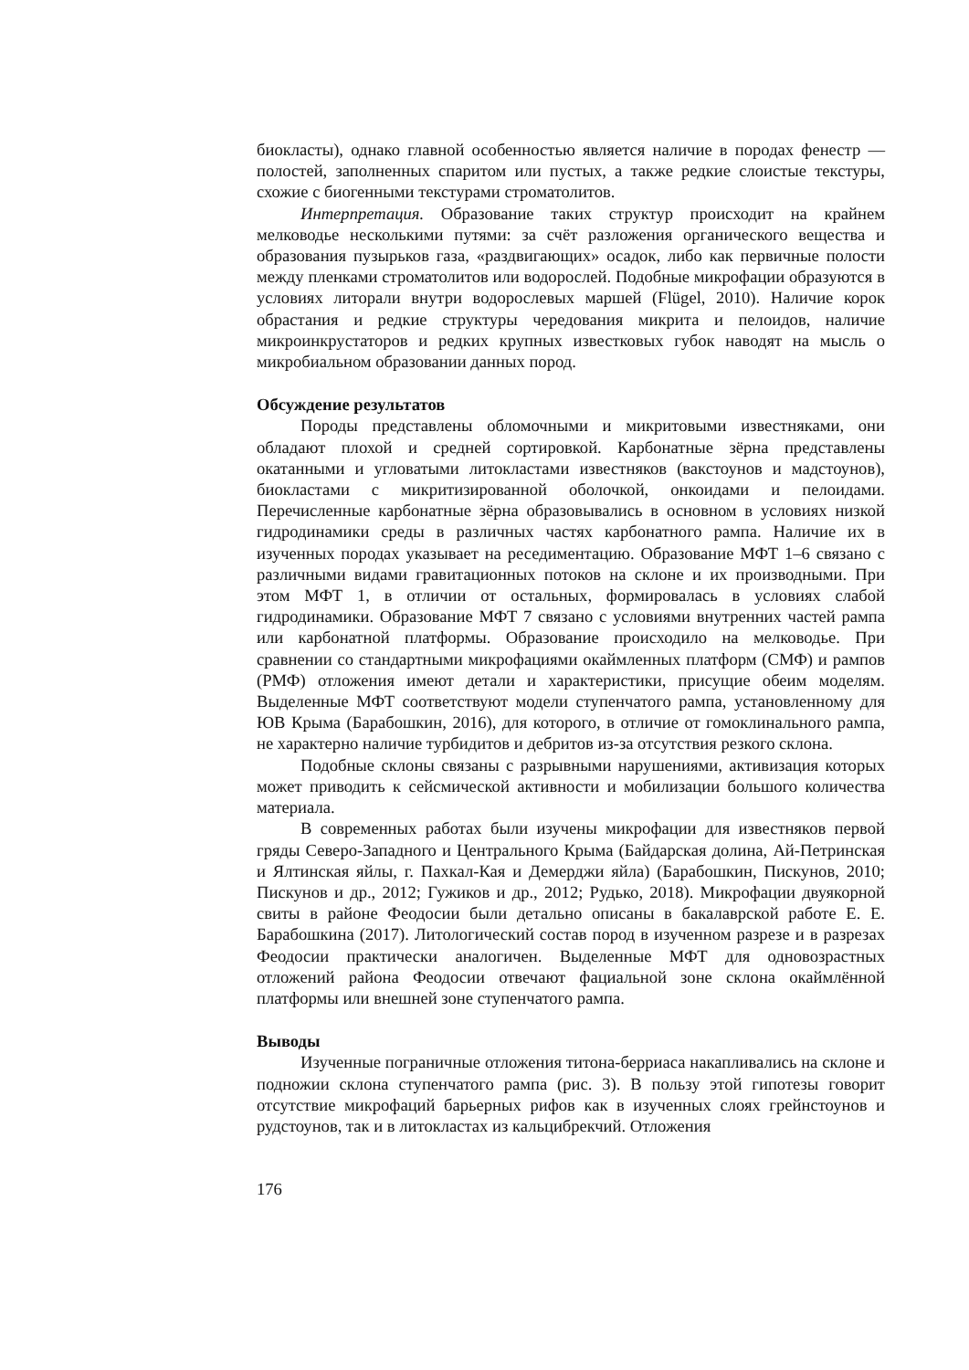биокласты), однако главной особенностью является наличие в породах фенестр — полостей, заполненных спаритом или пустых, а также редкие слоистые текстуры, схожие с биогенными текстурами строматолитов.
Интерпретация. Образование таких структур происходит на крайнем мелководье несколькими путями: за счёт разложения органического вещества и образования пузырьков газа, «раздвигающих» осадок, либо как первичные полости между пленками строматолитов или водорослей. Подобные микрофации образуются в условиях литорали внутри водорослевых маршей (Flügel, 2010). Наличие корок обрастания и редкие структуры чередования микрита и пелоидов, наличие микроинкрустаторов и редких крупных известковых губок наводят на мысль о микробиальном образовании данных пород.
Обсуждение результатов
Породы представлены обломочными и микритовыми известняками, они обладают плохой и средней сортировкой. Карбонатные зёрна представлены окатанными и угловатыми литокластами известняков (вакстоунов и мадстоунов), биокластами с микритизированной оболочкой, онкоидами и пелоидами. Перечисленные карбонатные зёрна образовывались в основном в условиях низкой гидродинамики среды в различных частях карбонатного рампа. Наличие их в изученных породах указывает на реседиментацию. Образование МФТ 1–6 связано с различными видами гравитационных потоков на склоне и их производными. При этом МФТ 1, в отличии от остальных, формировалась в условиях слабой гидродинамики. Образование МФТ 7 связано с условиями внутренних частей рампа или карбонатной платформы. Образование происходило на мелководье. При сравнении со стандартными микрофациями окаймленных платформ (СМФ) и рампов (РМФ) отложения имеют детали и характеристики, присущие обеим моделям. Выделенные МФТ соответствуют модели ступенчатого рампа, установленному для ЮВ Крыма (Барабошкин, 2016), для которого, в отличие от гомоклинального рампа, не характерно наличие турбидитов и дебритов из-за отсутствия резкого склона.
Подобные склоны связаны с разрывными нарушениями, активизация которых может приводить к сейсмической активности и мобилизации большого количества материала.
В современных работах были изучены микрофации для известняков первой гряды Северо-Западного и Центрального Крыма (Байдарская долина, Ай-Петринская и Ялтинская яйлы, г. Пахкал-Кая и Демерджи яйла) (Барабошкин, Пискунов, 2010; Пискунов и др., 2012; Гужиков и др., 2012; Рудько, 2018). Микрофации двуякорной свиты в районе Феодосии были детально описаны в бакалаврской работе Е. Е. Барабошкина (2017). Литологический состав пород в изученном разрезе и в разрезах Феодосии практически аналогичен. Выделенные МФТ для одновозрастных отложений района Феодосии отвечают фациальной зоне склона окаймлённой платформы или внешней зоне ступенчатого рампа.
Выводы
Изученные пограничные отложения титона-берриаса накапливались на склоне и подножии склона ступенчатого рампа (рис. 3). В пользу этой гипотезы говорит отсутствие микрофаций барьерных рифов как в изученных слоях грейнстоунов и рудстоунов, так и в литокластах из кальцибрекчий. Отложения
176